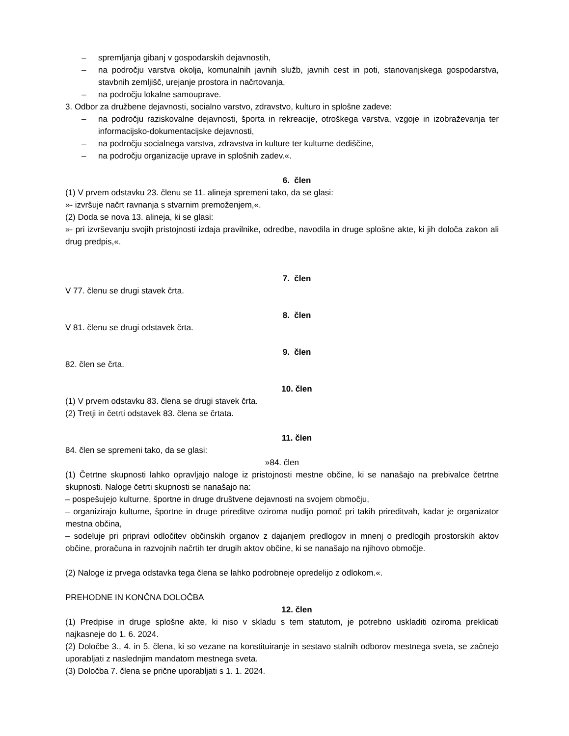– spremljanja gibanj v gospodarskih dejavnostih,
– na področju varstva okolja, komunalnih javnih služb, javnih cest in poti, stanovanjskega gospodarstva, stavbnih zemljišč, urejanje prostora in načrtovanja,
– na področju lokalne samouprave.
3. Odbor za družbene dejavnosti, socialno varstvo, zdravstvo, kulturo in splošne zadeve:
– na področju raziskovalne dejavnosti, športa in rekreacije, otroškega varstva, vzgoje in izobraževanja ter informacijsko-dokumentacijske dejavnosti,
– na področju socialnega varstva, zdravstva in kulture ter kulturne dediščine,
– na področju organizacije uprave in splošnih zadev.«.
6. člen
(1) V prvem odstavku 23. členu se 11. alineja spremeni tako, da se glasi:
»- izvršuje načrt ravnanja s stvarnim premoženjem,«.
(2) Doda se nova 13. alineja, ki se glasi:
»- pri izvrševanju svojih pristojnosti izdaja pravilnike, odredbe, navodila in druge splošne akte, ki jih določa zakon ali drug predpis,«.
7. člen
V 77. členu se drugi stavek črta.
8. člen
V 81. členu se drugi odstavek črta.
9. člen
82. člen se črta.
10. člen
(1) V prvem odstavku 83. člena se drugi stavek črta.
(2) Tretji in četrti odstavek 83. člena se črtata.
11. člen
84. člen se spremeni tako, da se glasi:
»84. člen
(1) Četrtne skupnosti lahko opravljajo naloge iz pristojnosti mestne občine, ki se nanašajo na prebivalce četrtne skupnosti. Naloge četrti skupnosti se nanašajo na:
– pospešujejo kulturne, športne in druge društvene dejavnosti na svojem območju,
– organizirajo kulturne, športne in druge prireditve oziroma nudijo pomoč pri takih prireditvah, kadar je organizator mestna občina,
– sodeluje pri pripravi odločitev občinskih organov z dajanjem predlogov in mnenj o predlogih prostorskih aktov občine, proračuna in razvojnih načrtih ter drugih aktov občine, ki se nanašajo na njihovo območje.
(2) Naloge iz prvega odstavka tega člena se lahko podrobneje opredelijo z odlokom.«.
PREHODNE IN KONČNA DOLOČBA
12. člen
(1) Predpise in druge splošne akte, ki niso v skladu s tem statutom, je potrebno uskladiti oziroma preklicati najkasneje do 1. 6. 2024.
(2) Določbe 3., 4. in 5. člena, ki so vezane na konstituiranje in sestavo stalnih odborov mestnega sveta, se začnejo uporabljati z naslednjim mandatom mestnega sveta.
(3) Določba 7. člena se prične uporabljati s 1. 1. 2024.